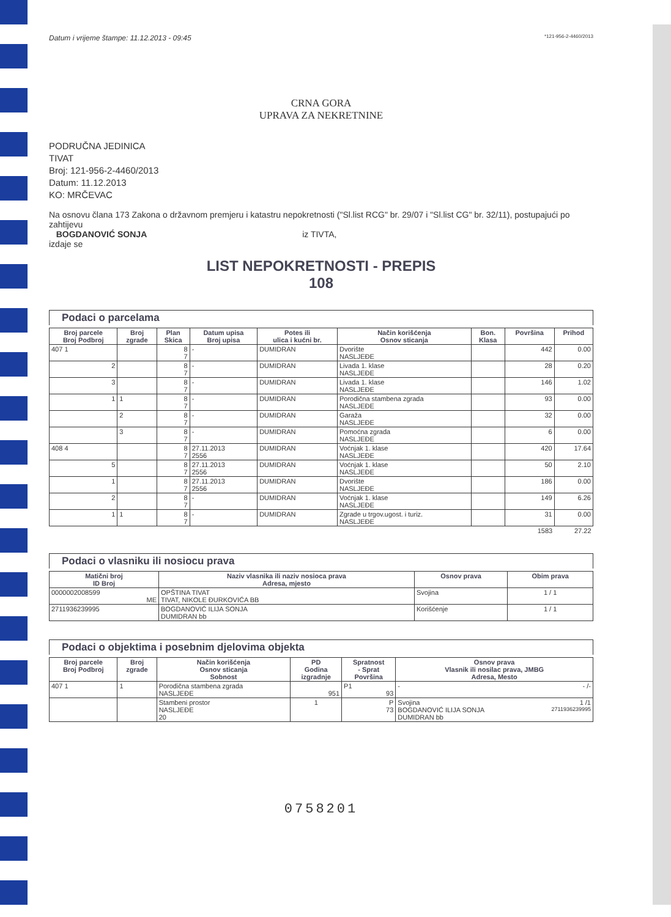Datum i vrijeme štampe: 11.12.2013 - 09:45 *121-956-2-4460/2013
CRNA GORA
UPRAVA ZA NEKRETNINE
PODRUČNA JEDINICA
TIVAT
Broj: 121-956-2-4460/2013
Datum: 11.12.2013
KO: MRČEVAC
Na osnovu člana 173 Zakona o državnom premjeru i katastru nepokretnosti ("Sl.list RCG" br. 29/07 i "Sl.list CG" br. 32/11), postupajući po zahtijevu
BOGDANOVIĆ SONJA iz TIVTA,
izdaje se
LIST NEPOKRETNOSTI - PREPIS
108
Podaci o parcelama
| Broj parcele Broj Podbroj | Broj zgrade | Plan Skica | Datum upisa Broj upisa | Potes ili ulica i kućni br. | Način korišćenja Osnov sticanja | Bon. Klasa | Površina | Prihod |
| --- | --- | --- | --- | --- | --- | --- | --- | --- |
| 407 1 | | 8 7 | - | DUMIDRAN | Dvorište NASLJEĐE | | 442 | 0.00 |
| 2 | | 8 7 | - | DUMIDRAN | Livada 1. klase NASLJEĐE | | 28 | 0.20 |
| 3 | | 8 7 | - | DUMIDRAN | Livada 1. klase NASLJEĐE | | 146 | 1.02 |
| 1 | 1 | 8 7 | - | DUMIDRAN | Porodična stambena zgrada NASLJEĐE | | 93 | 0.00 |
| | 2 | 8 7 | - | DUMIDRAN | Garaža NASLJEĐE | | 32 | 0.00 |
| | 3 | 8 7 | - | DUMIDRAN | Pomoćna zgrada NASLJEĐE | | 6 | 0.00 |
| 408 4 | | 8 7 | 27.11.2013 2556 | DUMIDRAN | Voćnjak 1. klase NASLJEĐE | | 420 | 17.64 |
| 5 | | 8 7 | 27.11.2013 2556 | DUMIDRAN | Voćnjak 1. klase NASLJEĐE | | 50 | 2.10 |
| 1 | | 8 7 | 27.11.2013 2556 | DUMIDRAN | Dvorište NASLJEĐE | | 186 | 0.00 |
| 2 | | 8 7 | - | DUMIDRAN | Voćnjak 1. klase NASLJEĐE | | 149 | 6.26 |
| 1 | 1 | 8 7 | - | DUMIDRAN | Zgrade u trgov.ugost. i turiz. NASLJEĐE | | 31 | 0.00 |
| | | | | | | | 1583 | 27.22 |
Podaci o vlasniku ili nosiocu prava
| Matični broj ID Broj | Naziv vlasnika ili naziv nosioca prava Adresa, mjesto | Osnov prava | Obim prava |
| --- | --- | --- | --- |
| 0000002008599 ME | OPŠTINA TIVAT TIVAT, NIKOLE ĐURKOVIĆA BB | Svojina | 1 / 1 |
| 2711936239995 | BOGDANOVIĆ ILIJA SONJA DUMIDRAN bb | Korišćenje | 1 / 1 |
Podaci o objektima i posebnim djelovima objekta
| Broj parcele Broj Podbroj | Broj zgrade | Način korišćenja Osnov sticanja Sobnost | PD Godina izgradnje | Spratnost - Sprat Površina | Osnov prava Vlasnik ili nosilac prava, JMBG Adresa, Mesto |
| --- | --- | --- | --- | --- | --- |
| 407 1 | 1 | Porodična stambena zgrada NASLJEĐE | 951 | P1 93 | - - /- |
| | | Stambeni prostor NASLJEĐE 20 | 1 | P 73 | Svojina 1 /1 BOGDANOVIĆ ILIJA SONJA 2711936239995 DUMIDRAN bb |
0758201